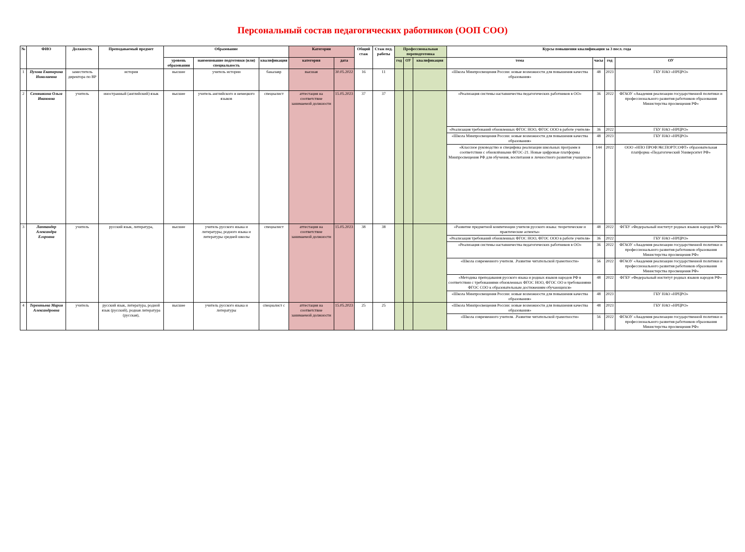Персональный состав педагогических работников (ООП СОО)
| № | ФИО | Должность | Преподаваемый предмет | Образование | | | Категория | | Общий стаж | Стаж пед. работы | Профессиональная переподготовка | | | Курсы повышения квалификации за 3 посл. года | | | |
| --- | --- | --- | --- | --- | --- | --- | --- | --- | --- | --- | --- | --- | --- | --- | --- | --- | --- |
| | | | | уровень образования | наименование подготовки (или) специальность | квалификация | категория | дата | | | год | ОУ | квалификация | тема | часы | год | ОУ |
| 1 | Пухова Екатерина Николаевна | заместитель директора по ВР | история | высшее | учитель истории | бакалавр | высшая | 30.05.2022 | 16 | 11 | | | | «Школа Минпросвещения России: новые возможности для повышения качества образования» | 48 | 2023 | ГБУ НАО «НРЦРО» |
| 2 | Семяшкина Ольга Ивановна | учитель | иностранный (английский) язык | высшее | учитель английского и немецкого языков | специалист | аттестация на соответствие занимаемой должности | 15.05.2023 | 37 | 37 | | | | «Реализация системы наставничества педагогических работников в ОО» | 36 | 2022 | ФГАОУ «Академия реализации государственной политики и профессионального развития работников образования Министерства просвещения РФ» |
| | | | | | | | | | | | | | | «Реализация требований обновленных ФГОС НОО, ФГОС ООО в работе учителя» | 36 | 2022 | ГБУ НАО «НРЦРО» |
| | | | | | | | | | | | | | | «Школа Минпросвещения России: новые возможности для повышения качества образования» | 48 | 2023 | ГБУ НАО «НРЦРО» |
| | | | | | | | | | | | | | | «Классное руководство и специфика реализации школьных программ в соответствии с обновлёнными ФГОС-21. Новые цифровые платформы Минпросвещения РФ для обучения, воспитания и личностного развития учащихся» | 144 | 2022 | ООО »НПО ПРОФЭКСПОРТСОФТ» образовательная платформа «Педагогический Университет РФ» |
| 3 | Лаптандер Александра Егоровна | учитель | русский язык, литература, | высшее | учитель русского языка и литературы, родного языка и литературы средней школы | специалист | аттестация на соответствие занимаемой должности | 15.05.2023 | 38 | 38 | | | | «Развитие предметной компетенции учителя русского языка: теоретические и практические аспекты» | 48 | 2022 | ФГБУ «Федеральный институт родных языков народов РФ» |
| | | | | | | | | | | | | | | «Реализация требований обновленных ФГОС НОО, ФГОС ООО в работе учителя» | 36 | 2022 | ГБУ НАО «НРЦРО» |
| | | | | | | | | | | | | | | «Реализация системы наставничества педагогических работников в ОО» | 36 | 2022 | ФГАОУ «Академия реализации государственной политики и профессионального развития работников образования Министерства просвещения РФ» |
| | | | | | | | | | | | | | | «Школа современного учителя. .Развитие читательской грамотности» | 56 | 2022 | ФГАОУ «Академия реализации государственной политики и профессионального развития работников образования Министерства просвещения РФ» |
| | | | | | | | | | | | | | | «Методика преподавания русского языка и родных языков народов РФ в соответствии с требованиями обновленных ФГОС НОО, ФГОС ОО и требованиями ФГОС СОО к образовательным достижениям обучающихся» | 48 | 2022 | ФГБУ «Федеральный институт родных языков народов РФ» |
| | | | | | | | | | | | | | | «Школа Минпросвещения России: новые возможности для повышения качества образования» | 48 | 2023 | ГБУ НАО «НРЦРО» |
| 4 | Терентьева Мария Александровна | учитель | русский язык, литература, родной язык (русский), родная литература (русская), | высшее | учитель русского языка и литературы | специалист с | аттестация на соответствие занимаемой должности | 15.05.2023 | 25 | 25 | | | | «Школа Минпросвещения России: новые возможности для повышения качества образования» | 48 | 2023 | ГБУ НАО «НРЦРО» |
| | | | | | | | | | | | | | | «Школа современного учителя. .Развитие читательской грамотности» | 56 | 2022 | ФГАОУ «Академия реализации государственной политики и профессионального развития работников образования Министерства просвещения РФ» |